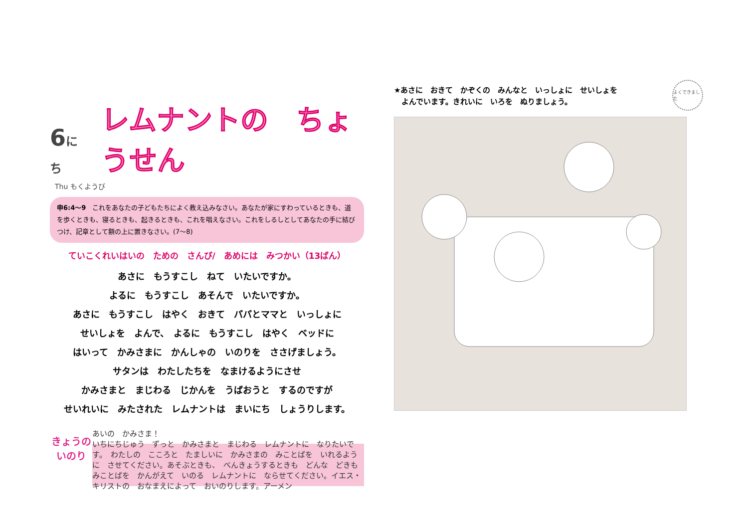6にち
レムナントの　ちょうせん
Thu もくようび
申6:4〜9　これをあなたの子どもたちによく教え込みなさい。あなたが家にすわっているときも、道を歩くときも、寝るときも、起きるときも、これを唱えなさい。これをしるしとしてあなたの手に結びつけ、記章として額の上に置きなさい。(7〜8)
ていこくれいはいの　ための　さんび/　あめには　みつかい（13ばん）
あさに　もうすこし　ねて　いたいですか。
よるに　もうすこし　あそんで　いたいですか。
あさに　もうすこし　はやく　おきて　パパとママと　いっしょに
せいしょを　よんで、　よるに　もうすこし　はやく　ベッドに
はいって　かみさまに　かんしゃの　いのりを　ささげましょう。
サタンは　わたしたちを　なまけるようにさせ
かみさまと　まじわる　じかんを　うばおうと　するのですが
せいれいに　みたされた　レムナントは　まいにち　しょうりします。
きょうの
いのり
あいの　かみさま！
いちにちじゅう　ずっと　かみさまと　まじわる　レムナントに　なりたいです。　わたしの　こころと　たましいに　かみさまの　みことばを　いれるように　させてください。あそぶときも、　べんきょうするときも　どんな　どきも　みことばを　かんがえて　いのる　レムナントに　ならせてください。イエス・キリストの　おなまえによって　おいのりします。アーメン
よくできました
★あさに　おきて　かぞくの　みんなと　いっしょに　せいしょを
　よんでいます。きれいに　いろを　ぬりましょう。